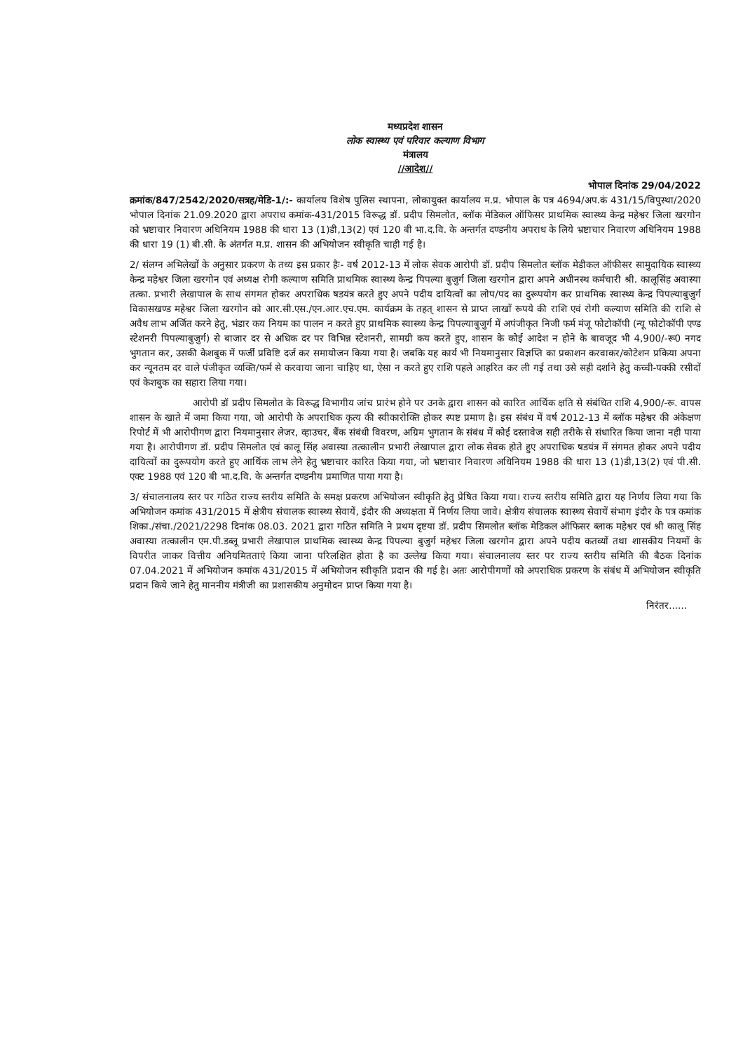मध्यप्रदेश शासन
लोक स्वास्थ्य एवं परिवार कल्याण विभाग
मंत्रालय
//आदेश//
भोपाल दिनांक 29/04/2022
क्रमांक/847/2542/2020/सत्रह/मेडि-1/:- कार्यालय विशेष पुलिस स्थापना, लोकायुक्त कार्यालय म.प्र. भोपाल के पत्र 4694/अप.कं 431/15/विपुस्था/2020 भोपाल दिनांक 21.09.2020 द्वारा अपराध कमांक-431/2015 विरूद्ध डॉ. प्रदीप सिमलोत, ब्लॉक मेडिकल ऑफिसर प्राथमिक स्वास्थ्य केन्द्र महेश्वर जिला खरगोन को भ्रष्टाचार निवारण अधिनियम 1988 की धारा 13 (1)डी,13(2) एवं 120 बी भा.द.वि. के अन्तर्गत दण्डनीय अपराध के लिये भ्रष्टाचार निवारण अधिनियम 1988 की धारा 19 (1) बी.सी. के अंतर्गत म.प्र. शासन की अभियोजन स्वीकृति चाही गई है।
2/ संलग्न अभिलेखों के अनुसार प्रकरण के तथ्य इस प्रकार हैः- वर्ष 2012-13 में लोक सेवक आरोपी डॉ. प्रदीप सिमलोत ब्लॉक मेडीकल ऑफीसर सामुदायिक स्वास्थ्य केन्द्र महेश्वर जिला खरगोन एवं अध्यक्ष रोगी कल्याण समिति प्राथमिक स्वास्थ्य केन्द्र पिपल्या बुजुर्ग जिला खरगोन द्वारा अपने अधीनस्थ कर्मचारी श्री. कालूसिंह अवास्या तत्का. प्रभारी लेखापाल के साथ संगमत होकर अपराधिक षडयंत्र करते हुए अपने पदीय दायित्वों का लोप/पद का दुरूपयोग कर प्राथमिक स्वास्थ्य केन्द्र पिपल्याबुजुर्ग विकासखण्ड महेश्वर जिला खरगोन को आर.सी.एस./एन.आर.एच.एम. कार्यक्रम के तहत् शासन से प्राप्त लाखों रूपये की राशि एवं रोगी कल्याण समिति की राशि से अवैध लाभ अर्जित करने हेतु, भंडार कय नियम का पालन न करते हुए प्राथमिक स्वास्थ्य केन्द्र पिपल्याबुजुर्ग में अपंजीकृत निजी फर्म मंजू फोटोकॉपी (न्यू फोटोकॉपी एण्ड स्टेशनरी पिपल्याबुजुर्ग) से बाजार दर से अधिक दर पर विभिन्न स्टेशनरी, सामग्री कय करते हुए, शासन के कोई आदेश न होने के बावजूद भी 4,900/-रू0 नगद भुगतान कर, उसकी केशबुक में फर्जी प्रविष्टि दर्ज कर समायोजन किया गया है। जबकि यह कार्य भी नियमानुसार विज्ञप्ति का प्रकाशन करवाकर/कोटेशन प्रकिया अपना कर न्यूनतम दर वाले पंजीकृत व्यक्ति/फर्म से करवाया जाना चाहिए था, ऐसा न करते हुए राशि पहले आहरित कर ली गई तथा उसे सही दर्शाने हेतु कच्ची-पक्की रसीदों एवं केशबुक का सहारा लिया गया।
आरोपी डॉ प्रदीप सिमलोत के विरूद्ध विभागीय जांच प्रारंभ होने पर उनके द्वारा शासन को कारित आर्थिक क्षति से संबंधित राशि 4,900/-रू. वापस शासन के खाते में जमा किया गया, जो आरोपी के अपराधिक कृत्य की स्वीकारोक्ति होकर स्पष्ट प्रमाण है। इस संबंध में वर्ष 2012-13 में ब्लॉक महेश्वर की अंकेक्षण रिपोर्ट में भी आरोपीगण द्वारा नियमानुसार लेजर, व्हाउचर, बैंक संबंधी विवरण, अग्रिम भुगतान के संबंध में कोई दस्तावेज सही तरीके से संधारित किया जाना नही पाया गया है। आरोपीगण डॉ. प्रदीप सिमलोत एवं कालू सिंह अवास्या तत्कालीन प्रभारी लेखापाल द्वारा लोक सेवक होते हुए अपराधिक षडयंत्र में संगमत होकर अपने पदीय दायित्वों का दुरूपयोग करते हुए आर्थिक लाभ लेने हेतु भ्रष्टाचार कारित किया गया, जो भ्रष्टाचार निवारण अधिनियम 1988 की धारा 13 (1)डी,13(2) एवं पी.सी. एक्ट 1988 एवं 120 बी भा.द.वि. के अन्तर्गत दण्डनीय प्रमाणित पाया गया है।
3/ संचालनालय स्तर पर गठित राज्य स्तरीय समिति के समक्ष प्रकरण अभियोजन स्वीकृति हेतु प्रेषित किया गया। राज्य स्तरीय समिति द्वारा यह निर्णय लिया गया कि अभियोजन कमांक 431/2015 में क्षेत्रीय संचालक स्वास्थ्य सेवायें, इंदौर की अध्यक्षता में निर्णय लिया जावे। क्षेत्रीय संचालक स्वास्थ्य सेवायें संभाग इंदौर के पत्र कमांक शिका./संचा./2021/2298 दिनांक 08.03. 2021 द्वारा गठित समिति ने प्रथम दृष्टया डॉ. प्रदीप सिमलोत ब्लॉक मेडिकल ऑफिसर ब्लाक महेश्वर एवं श्री कालू सिंह अवास्या तत्कालीन एम.पी.डब्लू प्रभारी लेखापाल प्राथमिक स्वास्थ्य केन्द्र पिपल्या बुजुर्ग महेश्वर जिला खरगोन द्वारा अपने पदीय कतव्यों तथा शासकीय नियमों के विपरीत जाकर वित्तीय अनियमितताएं किया जाना परिलक्षित होता है का उल्लेख किया गया। संचालनालय स्तर पर राज्य स्तरीय समिति की बैठक दिनांक 07.04.2021 में अभियोजन कमांक 431/2015 में अभियोजन स्वीकृति प्रदान की गई है। अतः आरोपीगणों को अपराधिक प्रकरण के संबंध में अभियोजन स्वीकृति प्रदान किये जाने हेतु माननीय मंत्रीजी का प्रशासकीय अनुमोदन प्राप्त किया गया है।
निरंतर......